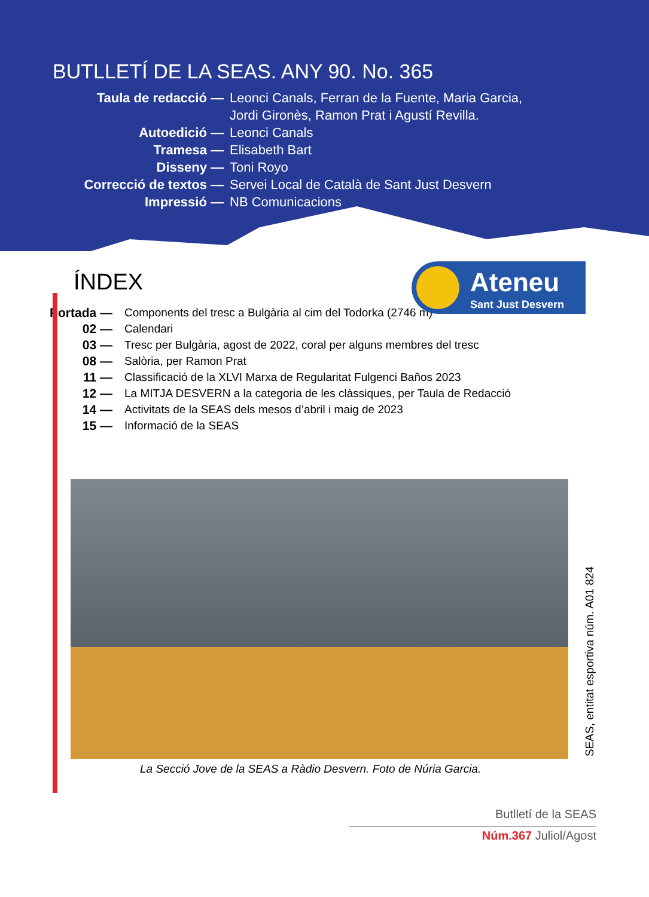BUTLLETÍ DE LA SEAS. ANY 90. No. 365
Taula de redacció — Leonci Canals, Ferran de la Fuente, Maria Garcia,
Jordi Gironès, Ramon Prat i Agustí Revilla. Autoedició — Leonci Canals Tramesa — Elisabeth Bart Disseny — Toni Royo Correcció de textos — Servei Local de Català de Sant Just Desvern Impressió — NB Comunicacions
Ateneu
Sant Just Desvern
ÍNDEX
Portada — Components del tresc a Bulgària al cim del Todorka (2746 m) 02 — Calendari 03 — Tresc per Bulgària, agost de 2022, coral per alguns membres del tresc 08 — Salòria, per Ramon Prat 11 — Classificació de la XLVI Marxa de Regularitat Fulgenci Baños 2023 12 — La MITJA DESVERN a la categoria de les clàssiques, per Taula de Redacció 14 — Activitats de la SEAS dels mesos d’abril i maig de 2023 15 — Informació de la SEAS
La Secció Jove de la SEAS a Ràdio Desvern. Foto de Núria Garcia.
SEAS, entitat esportiva núm. A01 824
Butlletí de la SEAS
Núm.367 Juliol/Agost